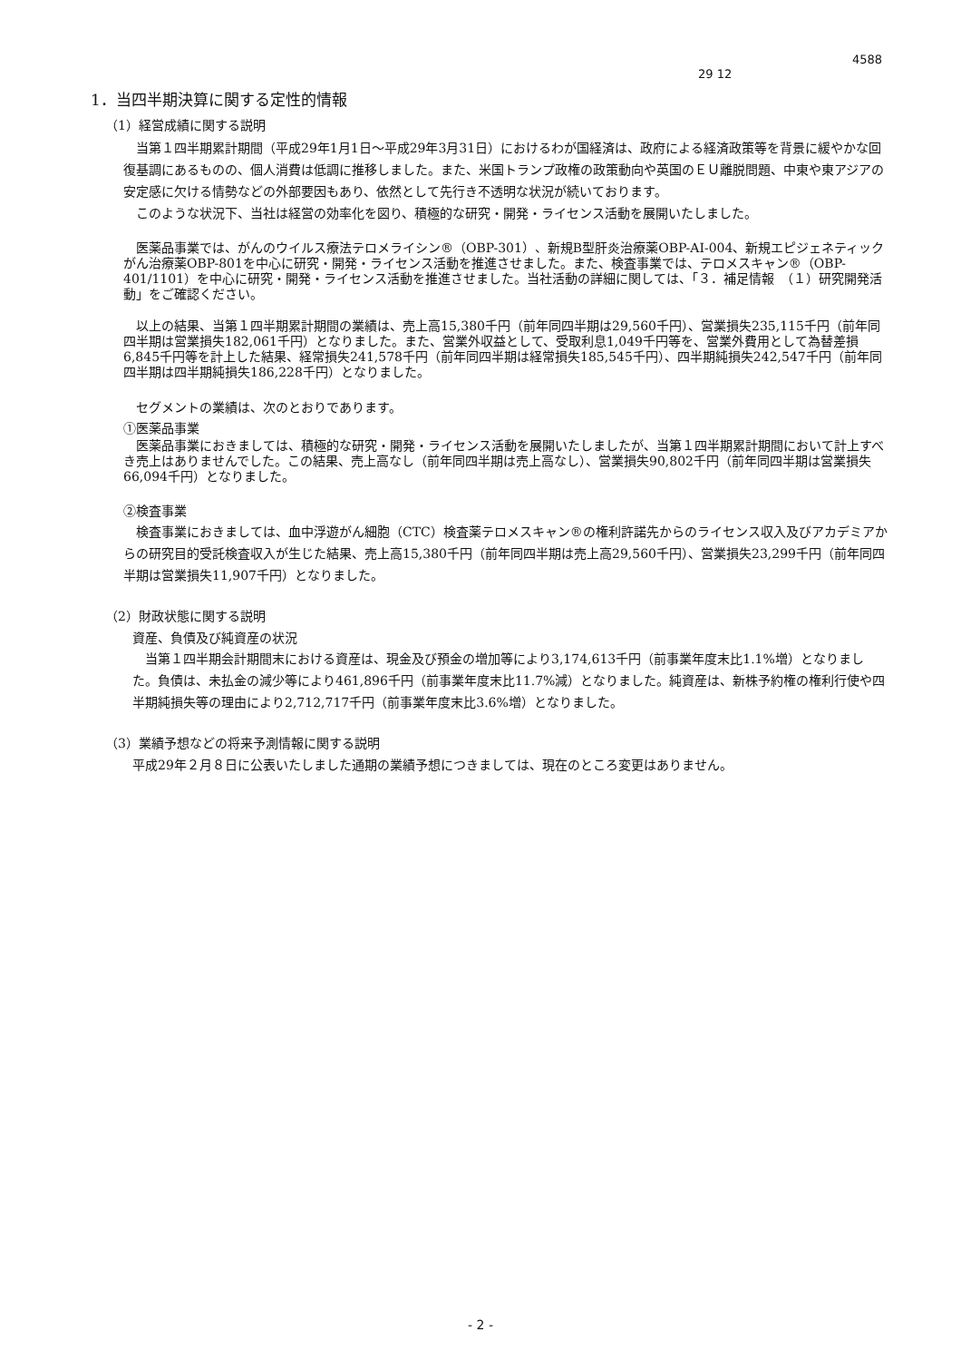4588
29 12
1．当四半期決算に関する定性的情報
（1）経営成績に関する説明
当第１四半期累計期間（平成29年1月1日～平成29年3月31日）におけるわが国経済は、政府による経済政策等を背景に緩やかな回復基調にあるものの、個人消費は低調に推移しました。また、米国トランプ政権の政策動向や英国のＥＵ離脱問題、中東や東アジアの安定感に欠ける情勢などの外部要因もあり、依然として先行き不透明な状況が続いております。
このような状況下、当社は経営の効率化を図り、積極的な研究・開発・ライセンス活動を展開いたしました。
医薬品事業では、がんのウイルス療法テロメライシン®（OBP-301）、新規B型肝炎治療薬OBP-AI-004、新規エピジェネティックがん治療薬OBP-801を中心に研究・開発・ライセンス活動を推進させました。また、検査事業では、テロメスキャン®（OBP-401/1101）を中心に研究・開発・ライセンス活動を推進させました。当社活動の詳細に関しては、「３．補足情報　（１）研究開発活動」をご確認ください。
以上の結果、当第１四半期累計期間の業績は、売上高15,380千円（前年同四半期は29,560千円）、営業損失235,115千円（前年同四半期は営業損失182,061千円）となりました。また、営業外収益として、受取利息1,049千円等を、営業外費用として為替差損6,845千円等を計上した結果、経常損失241,578千円（前年同四半期は経常損失185,545千円）、四半期純損失242,547千円（前年同四半期は四半期純損失186,228千円）となりました。
セグメントの業績は、次のとおりであります。
①医薬品事業
医薬品事業におきましては、積極的な研究・開発・ライセンス活動を展開いたしましたが、当第１四半期累計期間において計上すべき売上はありませんでした。この結果、売上高なし（前年同四半期は売上高なし）、営業損失90,802千円（前年同四半期は営業損失66,094千円）となりました。
②検査事業
検査事業におきましては、血中浮遊がん細胞（CTC）検査薬テロメスキャン®の権利許諾先からのライセンス収入及びアカデミアからの研究目的受託検査収入が生じた結果、売上高15,380千円（前年同四半期は売上高29,560千円）、営業損失23,299千円（前年同四半期は営業損失11,907千円）となりました。
（2）財政状態に関する説明
資産、負債及び純資産の状況
当第１四半期会計期間末における資産は、現金及び預金の増加等により3,174,613千円（前事業年度末比1.1%増）となりました。負債は、未払金の減少等により461,896千円（前事業年度末比11.7%減）となりました。純資産は、新株予約権の権利行使や四半期純損失等の理由により2,712,717千円（前事業年度末比3.6%増）となりました。
（3）業績予想などの将来予測情報に関する説明
平成29年２月８日に公表いたしました通期の業績予想につきましては、現在のところ変更はありません。
- 2 -